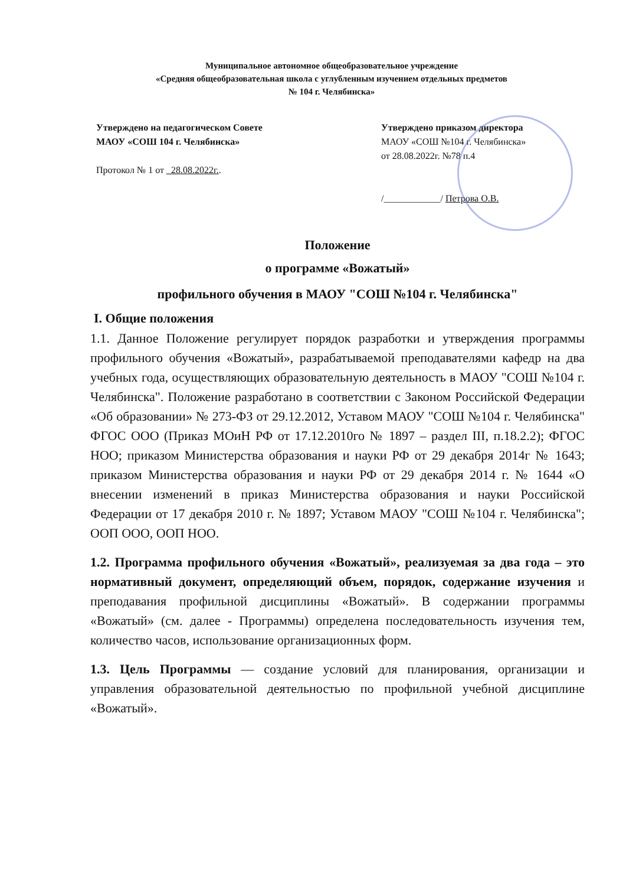Муниципальное автономное общеобразовательное учреждение
«Средняя общеобразовательная школа с углубленным изучением отдельных предметов
№ 104 г. Челябинска»
Утверждено на педагогическом Совете МАОУ «СОШ 104 г. Челябинска»
Протокол № 1 от _28.08.2022г..
Утверждено приказом директора
МАОУ «СОШ №104 г. Челябинска»
от 28.08.2022г. №78 п.4
/____________/ Петрова О.В.
Положение
о программе «Вожатый»
профильного обучения в МАОУ "СОШ №104 г. Челябинска"
I. Общие положения
1.1. Данное Положение регулирует порядок разработки и утверждения программы профильного обучения «Вожатый», разрабатываемой преподавателями кафедр на два учебных года, осуществляющих образовательную деятельность в МАОУ "СОШ №104 г. Челябинска". Положение разработано в соответствии с Законом Российской Федерации «Об образовании» № 273-ФЗ от 29.12.2012, Уставом МАОУ "СОШ №104 г. Челябинска" ФГОС ООО (Приказ МОиН РФ от 17.12.2010го № 1897 – раздел III, п.18.2.2); ФГОС НОО; приказом Министерства образования и науки РФ от 29 декабря 2014г № 1643; приказом Министерства образования и науки РФ от 29 декабря 2014 г. № 1644 «О внесении изменений в приказ Министерства образования и науки Российской Федерации от 17 декабря 2010 г. № 1897; Уставом МАОУ "СОШ №104 г. Челябинска"; ООП ООО, ООП НОО.
1.2. Программа профильного обучения «Вожатый», реализуемая за два года – это нормативный документ, определяющий объем, порядок, содержание изучения и преподавания профильной дисциплины «Вожатый». В содержании программы «Вожатый» (см. далее - Программы) определена последовательность изучения тем, количество часов, использование организационных форм.
1.3. Цель Программы — создание условий для планирования, организации и управления образовательной деятельностью по профильной учебной дисциплине «Вожатый».